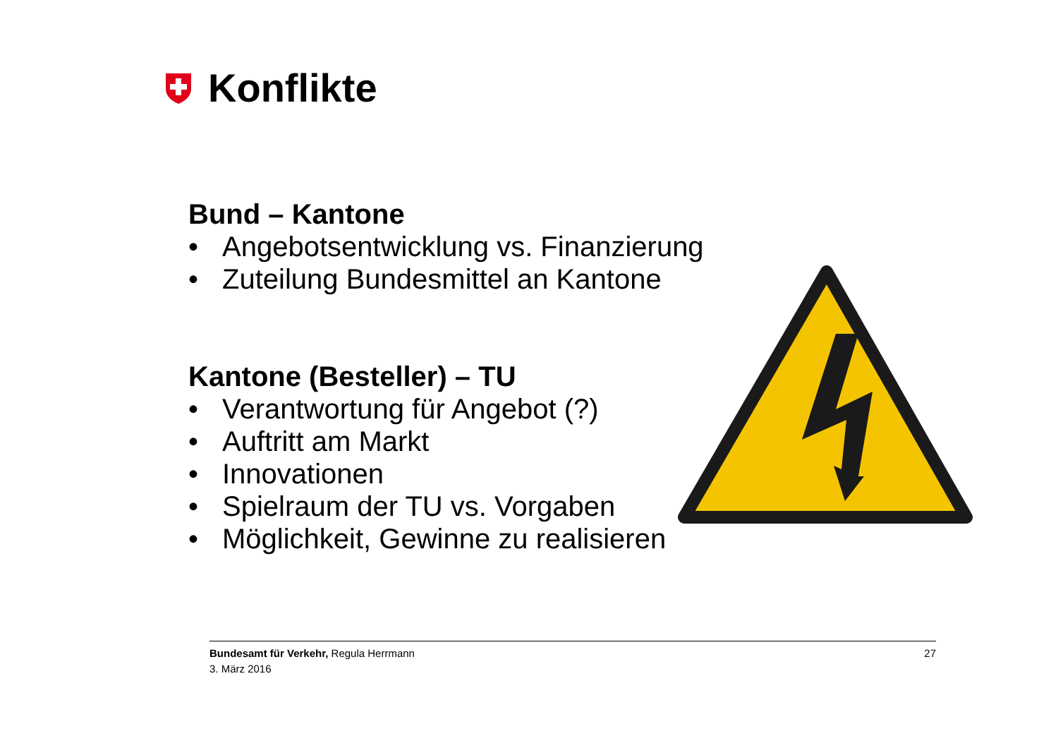Konflikte
Bund – Kantone
• Angebotsentwicklung vs. Finanzierung
• Zuteilung Bundesmittel an Kantone
Kantone (Besteller) – TU
• Verantwortung für Angebot (?)
• Auftritt am Markt
• Innovationen
• Spielraum der TU vs. Vorgaben
• Möglichkeit, Gewinne zu realisieren
Bundesamt für Verkehr, Regula Herrmann
3. März 2016
27